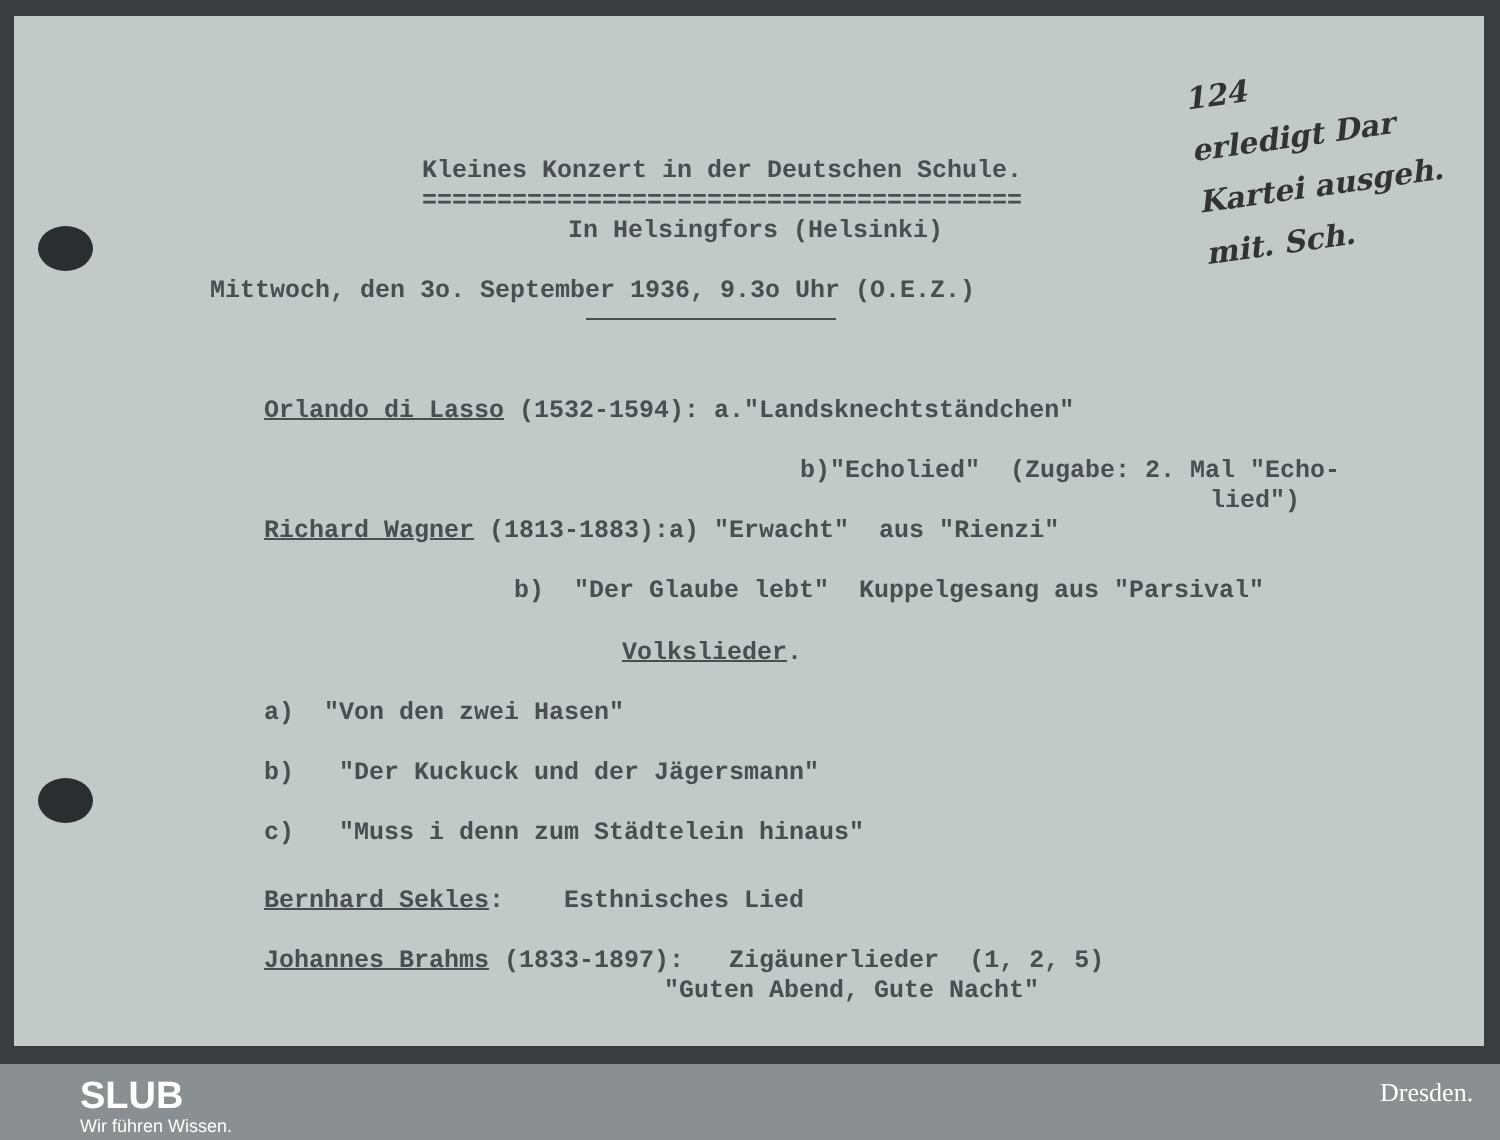124
erledigt Dar
Kartei ausgeh.
mit. Sch.
Kleines Konzert in der Deutschen Schule.
========================================
In Helsingfors (Helsinki)
Mittwoch, den 3o. September 1936, 9.3o Uhr (O.E.Z.)
Orlando di Lasso (1532-1594): a."Landsknechtständchen"
b)"Echolied" (Zugabe: 2. Mal "Echo-
lied")
Richard Wagner (1813-1883):a) "Erwacht" aus "Rienzi"
b) "Der Glaube lebt" Kuppelgesang aus "Parsival"
Volkslieder.
a) "Von den zwei Hasen"
b) "Der Kuckuck und der Jägersmann"
c) "Muss i denn zum Städtelein hinaus"
Bernhard Sekles: Esthnisches Lied
Johannes Brahms (1833-1897): Zigäunerlieder (1, 2, 5)
"Guten Abend, Gute Nacht"
SLUB
Wir führen Wissen.
Dresden.